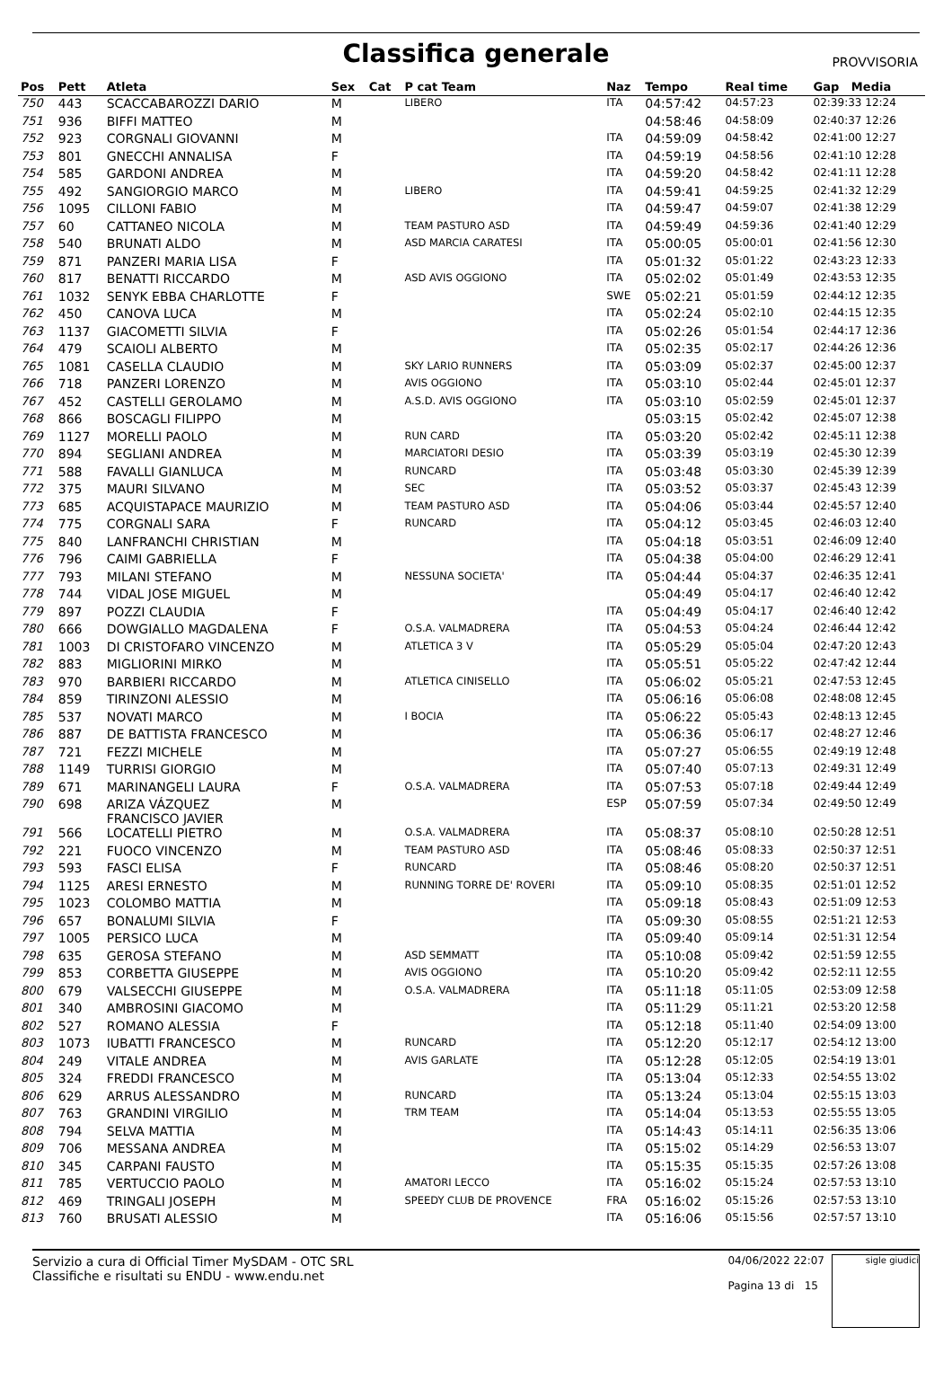Classifica generale
PROVVISORIA
| Pos | Pett | Atleta | Sex | Cat | P cat Team | Naz | Tempo | Real time | Gap Media |
| --- | --- | --- | --- | --- | --- | --- | --- | --- | --- |
| 750 | 443 | SCACCABAROZZI DARIO | M | | LIBERO | ITA | 04:57:42 | 04:57:23 | 02:39:33 12:24 |
| 751 | 936 | BIFFI MATTEO | M | | | | 04:58:46 | 04:58:09 | 02:40:37 12:26 |
| 752 | 923 | CORGNALI GIOVANNI | M | | | ITA | 04:59:09 | 04:58:42 | 02:41:00 12:27 |
| 753 | 801 | GNECCHI ANNALISA | F | | | ITA | 04:59:19 | 04:58:56 | 02:41:10 12:28 |
| 754 | 585 | GARDONI ANDREA | M | | | ITA | 04:59:20 | 04:58:42 | 02:41:11 12:28 |
| 755 | 492 | SANGIORGIO MARCO | M | | LIBERO | ITA | 04:59:41 | 04:59:25 | 02:41:32 12:29 |
| 756 | 1095 | CILLONI FABIO | M | | | ITA | 04:59:47 | 04:59:07 | 02:41:38 12:29 |
| 757 | 60 | CATTANEO NICOLA | M | | TEAM PASTURO ASD | ITA | 04:59:49 | 04:59:36 | 02:41:40 12:29 |
| 758 | 540 | BRUNATI ALDO | M | | ASD MARCIA CARATESI | ITA | 05:00:05 | 05:00:01 | 02:41:56 12:30 |
| 759 | 871 | PANZERI MARIA LISA | F | | | ITA | 05:01:32 | 05:01:22 | 02:43:23 12:33 |
| 760 | 817 | BENATTI RICCARDO | M | | ASD AVIS OGGIONO | ITA | 05:02:02 | 05:01:49 | 02:43:53 12:35 |
| 761 | 1032 | SENYK EBBA CHARLOTTE | F | | | SWE | 05:02:21 | 05:01:59 | 02:44:12 12:35 |
| 762 | 450 | CANOVA LUCA | M | | | ITA | 05:02:24 | 05:02:10 | 02:44:15 12:35 |
| 763 | 1137 | GIACOMETTI SILVIA | F | | | ITA | 05:02:26 | 05:01:54 | 02:44:17 12:36 |
| 764 | 479 | SCAIOLI ALBERTO | M | | | ITA | 05:02:35 | 05:02:17 | 02:44:26 12:36 |
| 765 | 1081 | CASELLA CLAUDIO | M | | SKY LARIO RUNNERS | ITA | 05:03:09 | 05:02:37 | 02:45:00 12:37 |
| 766 | 718 | PANZERI LORENZO | M | | AVIS OGGIONO | ITA | 05:03:10 | 05:02:44 | 02:45:01 12:37 |
| 767 | 452 | CASTELLI GEROLAMO | M | | A.S.D. AVIS OGGIONO | ITA | 05:03:10 | 05:02:59 | 02:45:01 12:37 |
| 768 | 866 | BOSCAGLI FILIPPO | M | | | | 05:03:15 | 05:02:42 | 02:45:07 12:38 |
| 769 | 1127 | MORELLI PAOLO | M | | RUN CARD | ITA | 05:03:20 | 05:02:42 | 02:45:11 12:38 |
| 770 | 894 | SEGLIANI ANDREA | M | | MARCIATORI DESIO | ITA | 05:03:39 | 05:03:19 | 02:45:30 12:39 |
| 771 | 588 | FAVALLI GIANLUCA | M | | RUNCARD | ITA | 05:03:48 | 05:03:30 | 02:45:39 12:39 |
| 772 | 375 | MAURI SILVANO | M | | SEC | ITA | 05:03:52 | 05:03:37 | 02:45:43 12:39 |
| 773 | 685 | ACQUISTAPACE MAURIZIO | M | | TEAM PASTURO ASD | ITA | 05:04:06 | 05:03:44 | 02:45:57 12:40 |
| 774 | 775 | CORGNALI SARA | F | | RUNCARD | ITA | 05:04:12 | 05:03:45 | 02:46:03 12:40 |
| 775 | 840 | LANFRANCHI CHRISTIAN | M | | | ITA | 05:04:18 | 05:03:51 | 02:46:09 12:40 |
| 776 | 796 | CAIMI GABRIELLA | F | | | ITA | 05:04:38 | 05:04:00 | 02:46:29 12:41 |
| 777 | 793 | MILANI STEFANO | M | | NESSUNA SOCIETA' | ITA | 05:04:44 | 05:04:37 | 02:46:35 12:41 |
| 778 | 744 | VIDAL JOSE MIGUEL | M | | | | 05:04:49 | 05:04:17 | 02:46:40 12:42 |
| 779 | 897 | POZZI CLAUDIA | F | | | ITA | 05:04:49 | 05:04:17 | 02:46:40 12:42 |
| 780 | 666 | DOWGIALLO MAGDALENA | F | | O.S.A. VALMADRERA | ITA | 05:04:53 | 05:04:24 | 02:46:44 12:42 |
| 781 | 1003 | DI CRISTOFARO VINCENZO | M | | ATLETICA 3 V | ITA | 05:05:29 | 05:05:04 | 02:47:20 12:43 |
| 782 | 883 | MIGLIORINI MIRKO | M | | | ITA | 05:05:51 | 05:05:22 | 02:47:42 12:44 |
| 783 | 970 | BARBIERI RICCARDO | M | | ATLETICA CINISELLO | ITA | 05:06:02 | 05:05:21 | 02:47:53 12:45 |
| 784 | 859 | TIRINZONI ALESSIO | M | | | ITA | 05:06:16 | 05:06:08 | 02:48:08 12:45 |
| 785 | 537 | NOVATI MARCO | M | | I BOCIA | ITA | 05:06:22 | 05:05:43 | 02:48:13 12:45 |
| 786 | 887 | DE BATTISTA FRANCESCO | M | | | ITA | 05:06:36 | 05:06:17 | 02:48:27 12:46 |
| 787 | 721 | FEZZI MICHELE | M | | | ITA | 05:07:27 | 05:06:55 | 02:49:19 12:48 |
| 788 | 1149 | TURRISI GIORGIO | M | | | ITA | 05:07:40 | 05:07:13 | 02:49:31 12:49 |
| 789 | 671 | MARINANGELI LAURA | F | | O.S.A. VALMADRERA | ITA | 05:07:53 | 05:07:18 | 02:49:44 12:49 |
| 790 | 698 | ARIZA VÁZQUEZ FRANCISCO JAVIER | M | | | ESP | 05:07:59 | 05:07:34 | 02:49:50 12:49 |
| 791 | 566 | LOCATELLI PIETRO | M | | O.S.A. VALMADRERA | ITA | 05:08:37 | 05:08:10 | 02:50:28 12:51 |
| 792 | 221 | FUOCO VINCENZO | M | | TEAM PASTURO ASD | ITA | 05:08:46 | 05:08:33 | 02:50:37 12:51 |
| 793 | 593 | FASCI ELISA | F | | RUNCARD | ITA | 05:08:46 | 05:08:20 | 02:50:37 12:51 |
| 794 | 1125 | ARESI ERNESTO | M | | RUNNING TORRE DE' ROVERI | ITA | 05:09:10 | 05:08:35 | 02:51:01 12:52 |
| 795 | 1023 | COLOMBO MATTIA | M | | | ITA | 05:09:18 | 05:08:43 | 02:51:09 12:53 |
| 796 | 657 | BONALUMI SILVIA | F | | | ITA | 05:09:30 | 05:08:55 | 02:51:21 12:53 |
| 797 | 1005 | PERSICO LUCA | M | | | ITA | 05:09:40 | 05:09:14 | 02:51:31 12:54 |
| 798 | 635 | GEROSA STEFANO | M | | ASD SEMMATT | ITA | 05:10:08 | 05:09:42 | 02:51:59 12:55 |
| 799 | 853 | CORBETTA GIUSEPPE | M | | AVIS OGGIONO | ITA | 05:10:20 | 05:09:42 | 02:52:11 12:55 |
| 800 | 679 | VALSECCHI GIUSEPPE | M | | O.S.A. VALMADRERA | ITA | 05:11:18 | 05:11:05 | 02:53:09 12:58 |
| 801 | 340 | AMBROSINI GIACOMO | M | | | ITA | 05:11:29 | 05:11:21 | 02:53:20 12:58 |
| 802 | 527 | ROMANO ALESSIA | F | | | ITA | 05:12:18 | 05:11:40 | 02:54:09 13:00 |
| 803 | 1073 | IUBATTI FRANCESCO | M | | RUNCARD | ITA | 05:12:20 | 05:12:17 | 02:54:12 13:00 |
| 804 | 249 | VITALE ANDREA | M | | AVIS GARLATE | ITA | 05:12:28 | 05:12:05 | 02:54:19 13:01 |
| 805 | 324 | FREDDI FRANCESCO | M | | | ITA | 05:13:04 | 05:12:33 | 02:54:55 13:02 |
| 806 | 629 | ARRUS ALESSANDRO | M | | RUNCARD | ITA | 05:13:24 | 05:13:04 | 02:55:15 13:03 |
| 807 | 763 | GRANDINI VIRGILIO | M | | TRM TEAM | ITA | 05:14:04 | 05:13:53 | 02:55:55 13:05 |
| 808 | 794 | SELVA MATTIA | M | | | ITA | 05:14:43 | 05:14:11 | 02:56:35 13:06 |
| 809 | 706 | MESSANA ANDREA | M | | | ITA | 05:15:02 | 05:14:29 | 02:56:53 13:07 |
| 810 | 345 | CARPANI FAUSTO | M | | | ITA | 05:15:35 | 05:15:35 | 02:57:26 13:08 |
| 811 | 785 | VERTUCCIO PAOLO | M | | AMATORI LECCO | ITA | 05:16:02 | 05:15:24 | 02:57:53 13:10 |
| 812 | 469 | TRINGALI JOSEPH | M | | SPEEDY CLUB DE PROVENCE | FRA | 05:16:02 | 05:15:26 | 02:57:53 13:10 |
| 813 | 760 | BRUSATI ALESSIO | M | | | ITA | 05:16:06 | 05:15:56 | 02:57:57 13:10 |
Servizio a cura di Official Timer MySDAM - OTC SRL
Classifiche e risultati su ENDU - www.endu.net
04/06/2022 22:07
Pagina 13 di 15
sigle giudici